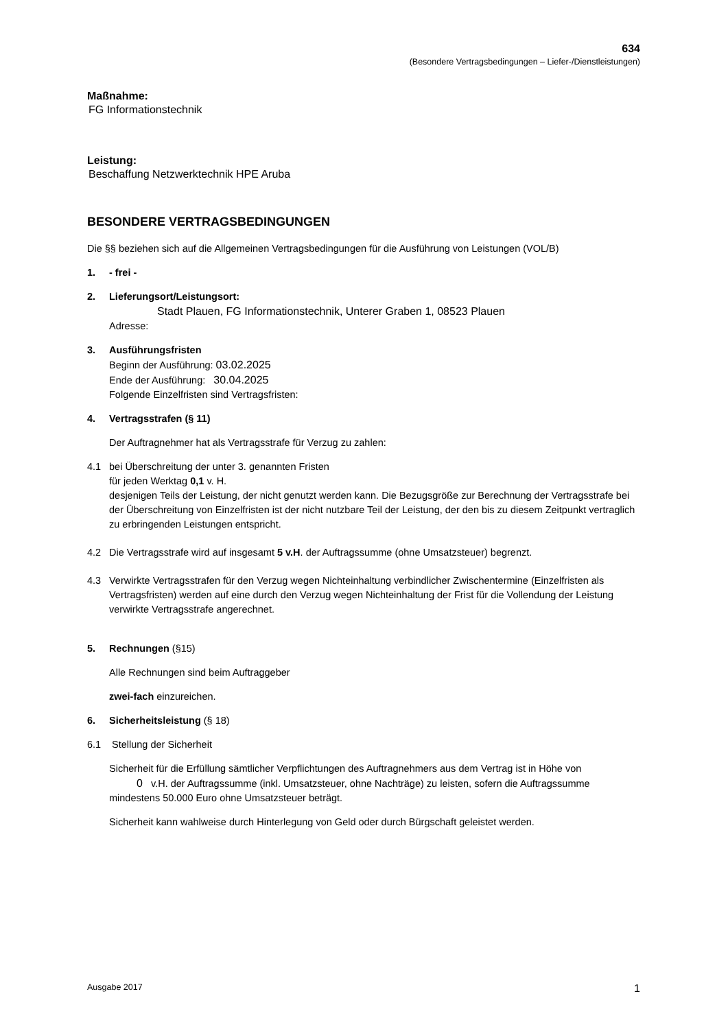634
(Besondere Vertragsbedingungen – Liefer-/Dienstleistungen)
Maßnahme:
FG Informationstechnik
Leistung:
Beschaffung Netzwerktechnik HPE Aruba
BESONDERE VERTRAGSBEDINGUNGEN
Die §§ beziehen sich auf die Allgemeinen Vertragsbedingungen für die Ausführung von Leistungen (VOL/B)
1. - frei -
2. Lieferungsort/Leistungsort:
Stadt Plauen, FG Informationstechnik, Unterer Graben 1, 08523 Plauen
Adresse:
3. Ausführungsfristen
Beginn der Ausführung: 03.02.2025
Ende der Ausführung: 30.04.2025
Folgende Einzelfristen sind Vertragsfristen:
4. Vertragsstrafen (§ 11)
Der Auftragnehmer hat als Vertragsstrafe für Verzug zu zahlen:
4.1 bei Überschreitung der unter 3. genannten Fristen
für jeden Werktag 0,1 v. H.
desjenigen Teils der Leistung, der nicht genutzt werden kann. Die Bezugsgröße zur Berechnung der Vertragsstrafe bei der Überschreitung von Einzelfristen ist der nicht nutzbare Teil der Leistung, der den bis zu diesem Zeitpunkt vertraglich zu erbringenden Leistungen entspricht.
4.2 Die Vertragsstrafe wird auf insgesamt 5 v.H. der Auftragssumme (ohne Umsatzsteuer) begrenzt.
4.3 Verwirkte Vertragsstrafen für den Verzug wegen Nichteinhaltung verbindlicher Zwischentermine (Einzelfristen als Vertragsfristen) werden auf eine durch den Verzug wegen Nichteinhaltung der Frist für die Vollendung der Leistung verwirkte Vertragsstrafe angerechnet.
5. Rechnungen (§15)
Alle Rechnungen sind beim Auftraggeber
zwei-fach einzureichen.
6. Sicherheitsleistung (§ 18)
6.1 Stellung der Sicherheit
Sicherheit für die Erfüllung sämtlicher Verpflichtungen des Auftragnehmers aus dem Vertrag ist in Höhe von
0 v.H. der Auftragssumme (inkl. Umsatzsteuer, ohne Nachträge) zu leisten, sofern die Auftragssumme mindestens 50.000 Euro ohne Umsatzsteuer beträgt.
Sicherheit kann wahlweise durch Hinterlegung von Geld oder durch Bürgschaft geleistet werden.
Ausgabe 2017 1